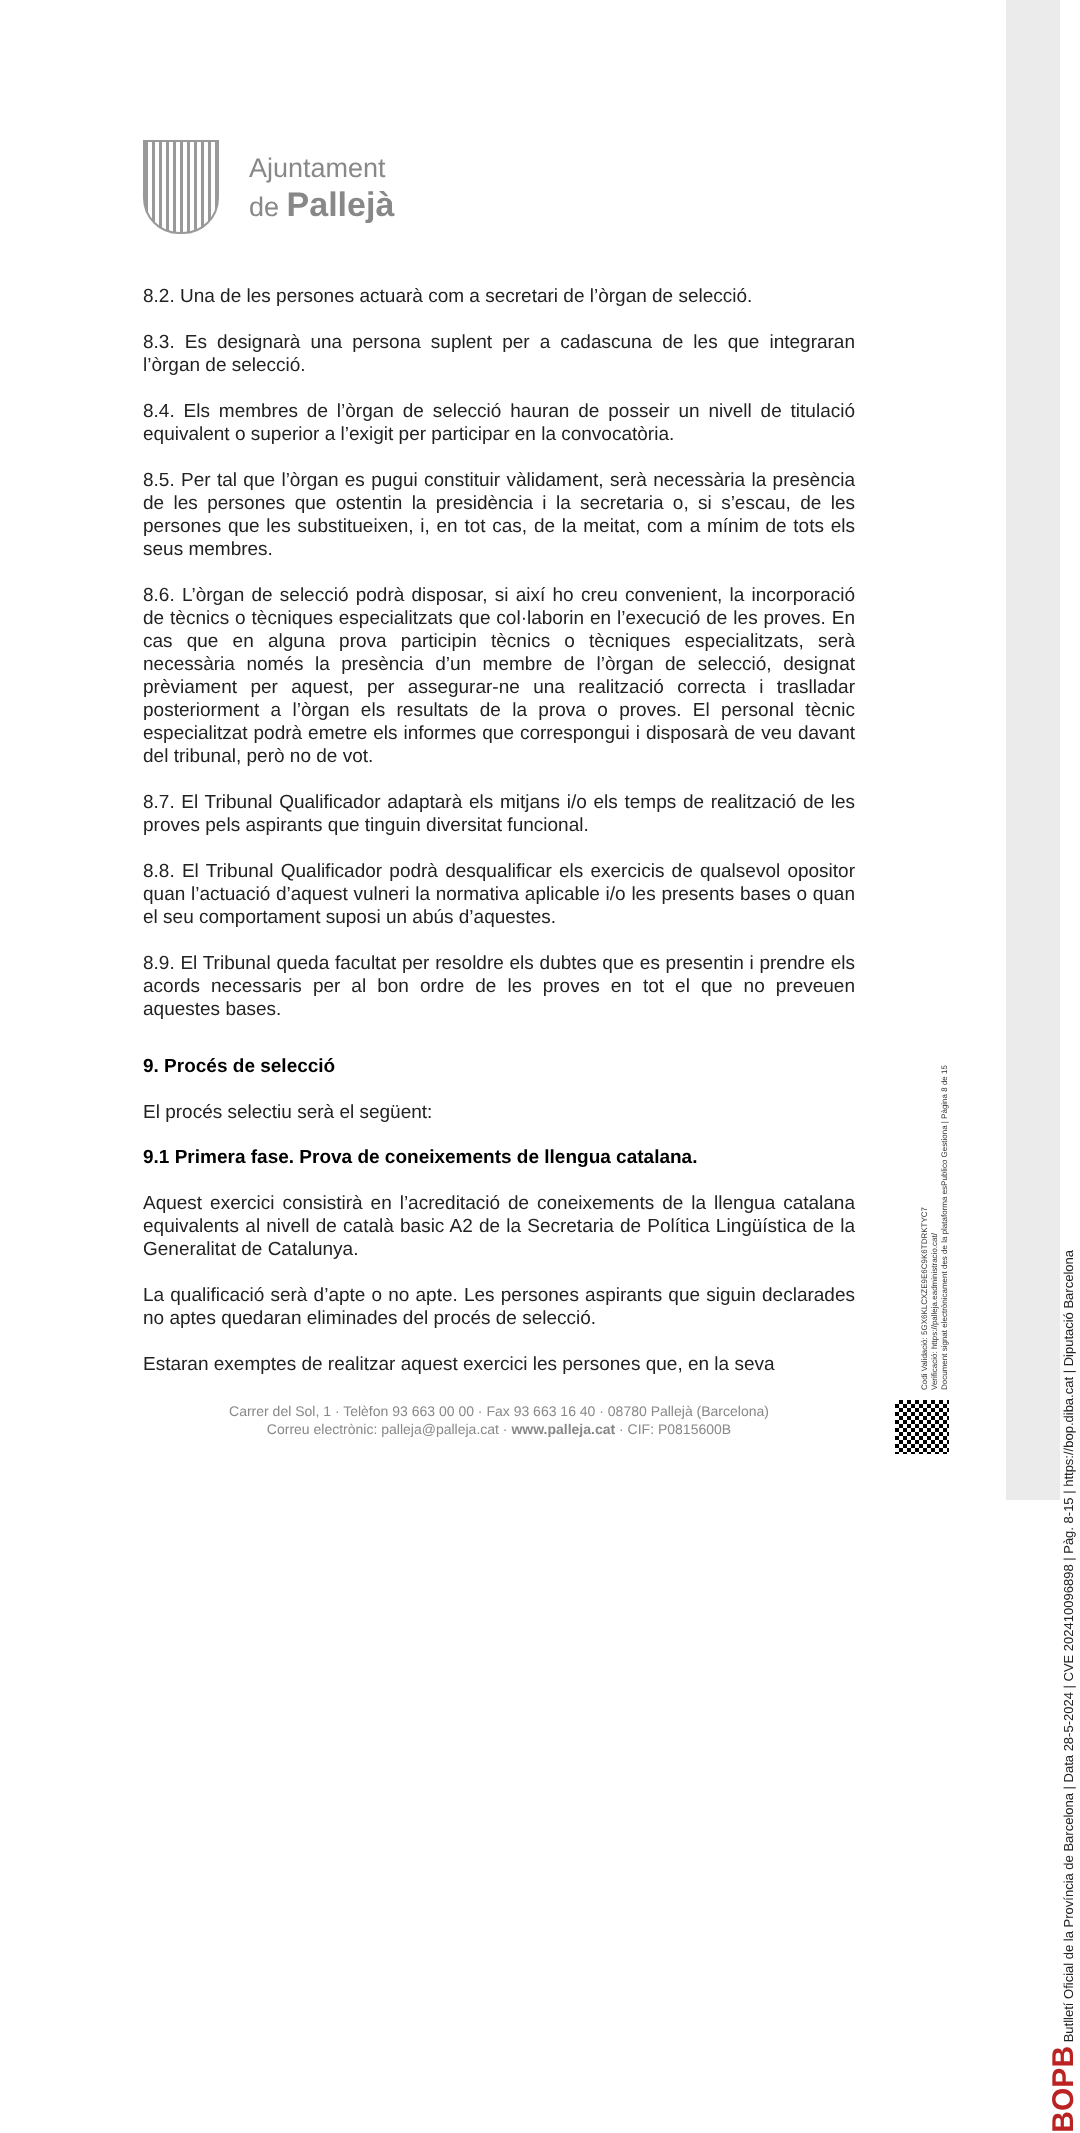Ajuntament
de Pallejà
8.2. Una de les persones actuarà com a secretari de l’òrgan de selecció.
8.3. Es designarà una persona suplent per a cadascuna de les que integraran l’òrgan de selecció.
8.4. Els membres de l’òrgan de selecció hauran de posseir un nivell de titulació equivalent o superior a l’exigit per participar en la convocatòria.
8.5. Per tal que l’òrgan es pugui constituir vàlidament, serà necessària la presència de les persones que ostentin la presidència i la secretaria o, si s’escau, de les persones que les substitueixen, i, en tot cas, de la meitat, com a mínim de tots els seus membres.
8.6. L’òrgan de selecció podrà disposar, si així ho creu convenient, la incorporació de tècnics o tècniques especialitzats que col·laborin en l’execució de les proves. En cas que en alguna prova participin tècnics o tècniques especialitzats, serà necessària només la presència d’un membre de l’òrgan de selecció, designat prèviament per aquest, per assegurar-ne una realització correcta i traslladar posteriorment a l’òrgan els resultats de la prova o proves. El personal tècnic especialitzat podrà emetre els informes que correspongui i disposarà de veu davant del tribunal, però no de vot.
8.7. El Tribunal Qualificador adaptarà els mitjans i/o els temps de realització de les proves pels aspirants que tinguin diversitat funcional.
8.8. El Tribunal Qualificador podrà desqualificar els exercicis de qualsevol opositor quan l’actuació d’aquest vulneri la normativa aplicable i/o les presents bases o quan el seu comportament suposi un abús d’aquestes.
8.9. El Tribunal queda facultat per resoldre els dubtes que es presentin i prendre els acords necessaris per al bon ordre de les proves en tot el que no preveuen aquestes bases.
9. Procés de selecció
El procés selectiu serà el següent:
9.1 Primera fase. Prova de coneixements de llengua catalana.
Aquest exercici consistirà en l’acreditació de coneixements de la llengua catalana equivalents al nivell de català basic A2 de la Secretaria de Política Lingüística de la Generalitat de Catalunya.
La qualificació serà d’apte o no apte. Les persones aspirants que siguin declarades no aptes quedaran eliminades del procés de selecció.
Estaran exemptes de realitzar aquest exercici les persones que, en la seva
Carrer del Sol, 1 · Telèfon 93 663 00 00 · Fax 93 663 16 40 · 08780 Pallejà (Barcelona)
Correu electrònic: palleja@palleja.cat · www.palleja.cat · CIF: P0815600B
BOPB Butlletí Oficial de la Província de Barcelona | Data 28-5-2024 | CVE 202410096898 | Pàg. 8-15 | https://bop.diba.cat | Diputació Barcelona
Codi Validació: 5GX6KLCXZE9E6C9K6TDRKTYC7
Verificació: https://palleja.eadministracio.cat/
Document signat electrònicament des de la plataforma esPublico Gestiona | Pàgina 8 de 15